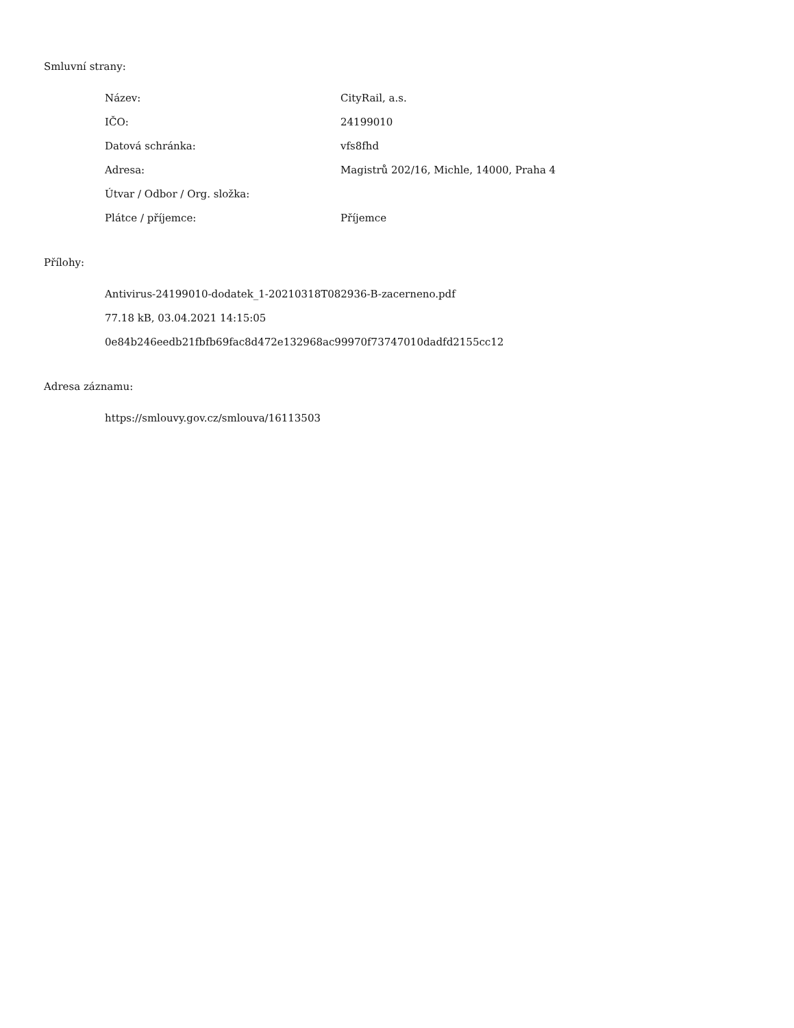Smluvní strany:
| Název: | CityRail, a.s. |
| IČO: | 24199010 |
| Datová schránka: | vfs8fhd |
| Adresa: | Magistrů 202/16, Michle, 14000, Praha 4 |
| Útvar / Odbor / Org. složka: | |
| Plátce / příjemce: | Příjemce |
Přílohy:
Antivirus-24199010-dodatek_1-20210318T082936-B-zacerneno.pdf
77.18 kB, 03.04.2021 14:15:05
0e84b246eedb21fbfb69fac8d472e132968ac99970f73747010dadfd2155cc12
Adresa záznamu:
https://smlouvy.gov.cz/smlouva/16113503